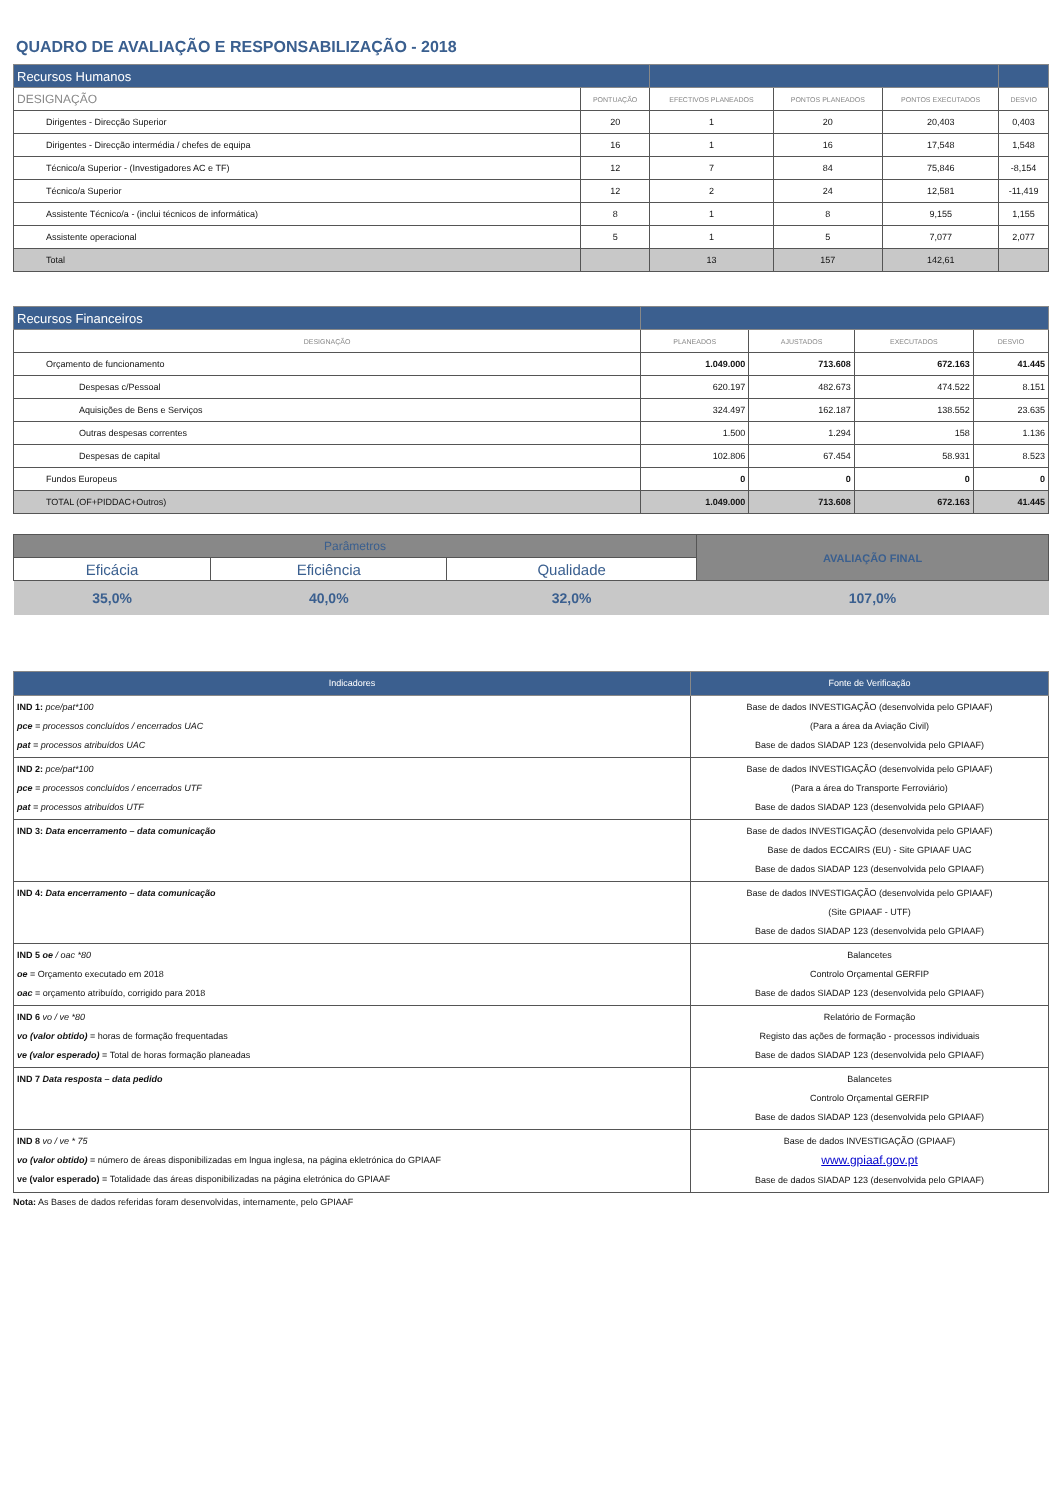QUADRO DE AVALIAÇÃO E RESPONSABILIZAÇÃO - 2018
| Recursos Humanos | | | | | |
| DESIGNAÇÃO | PONTUAÇÃO | EFECTIVOS PLANEADOS | PONTOS PLANEADOS | PONTOS EXECUTADOS | DESVIO |
| Dirigentes - Direcção Superior | 20 | 1 | 20 | 20,403 | 0,403 |
| Dirigentes - Direcção intermédia / chefes de equipa | 16 | 1 | 16 | 17,548 | 1,548 |
| Técnico/a Superior - (Investigadores AC e TF) | 12 | 7 | 84 | 75,846 | -8,154 |
| Técnico/a Superior | 12 | 2 | 24 | 12,581 | -11,419 |
| Assistente Técnico/a - (inclui técnicos de informática) | 8 | 1 | 8 | 9,155 | 1,155 |
| Assistente operacional | 5 | 1 | 5 | 7,077 | 2,077 |
| Total | | 13 | 157 | 142,61 | |
| Recursos Financeiros | | | | |
| DESIGNAÇÃO | PLANEADOS | AJUSTADOS | EXECUTADOS | DESVIO |
| Orçamento de funcionamento | 1.049.000 | 713.608 | 672.163 | 41.445 |
| Despesas c/Pessoal | 620.197 | 482.673 | 474.522 | 8.151 |
| Aquisições de Bens e Serviços | 324.497 | 162.187 | 138.552 | 23.635 |
| Outras despesas correntes | 1.500 | 1.294 | 158 | 1.136 |
| Despesas de capital | 102.806 | 67.454 | 58.931 | 8.523 |
| Fundos Europeus | 0 | 0 | 0 | 0 |
| TOTAL (OF+PIDDAC+Outros) | 1.049.000 | 713.608 | 672.163 | 41.445 |
| Parâmetros | | | AVALIAÇÃO FINAL |
| Eficácia | Eficiência | Qualidade | |
| 35,0% | 40,0% | 32,0% | 107,0% |
| Indicadores | Fonte de Verificação |
| IND 1: pce/pat*100 pce = processos concluídos / encerrados UAC pat = processos atribuídos UAC | Base de dados INVESTIGAÇÃO (desenvolvida pelo GPIAAF) (Para a área da Aviação Civil) Base de dados SIADAP 123 (desenvolvida pelo GPIAAF) |
| IND 2: pce/pat*100 pce = processos concluídos / encerrados UTF pat = processos atribuídos UTF | Base de dados INVESTIGAÇÃO (desenvolvida pelo GPIAAF) (Para a área do Transporte Ferroviário) Base de dados SIADAP 123 (desenvolvida pelo GPIAAF) |
| IND 3: Data encerramento – data comunicação | Base de dados INVESTIGAÇÃO (desenvolvida pelo GPIAAF) Base de dados ECCAIRS (EU) - Site GPIAAF UAC Base de dados SIADAP 123 (desenvolvida pelo GPIAAF) |
| IND 4: Data encerramento – data comunicação | Base de dados INVESTIGAÇÃO (desenvolvida pelo GPIAAF) (Site GPIAAF - UTF) Base de dados SIADAP 123 (desenvolvida pelo GPIAAF) |
| IND 5 oe / oac *80 oe = Orçamento executado em 2018 oac = orçamento atribuído, corrigido para 2018 | Balancetes Controlo Orçamental GERFIP Base de dados SIADAP 123 (desenvolvida pelo GPIAAF) |
| IND 6 vo / ve *80 vo (valor obtido) = horas de formação frequentadas ve (valor esperado) = Total de horas formação planeadas | Relatório de Formação Registo das ações de formação - processos individuais Base de dados SIADAP 123 (desenvolvida pelo GPIAAF) |
| IND 7 Data resposta – data pedido | Balancetes Controlo Orçamental GERFIP Base de dados SIADAP 123 (desenvolvida pelo GPIAAF) |
| IND 8 vo / ve * 75 vo (valor obtido) = número de áreas disponibilizadas em lngua inglesa, na página ekletrónica do GPIAAF ve (valor esperado) = Totalidade das áreas disponibilizadas na página eletrónica do GPIAAF | Base de dados INVESTIGAÇÃO (GPIAAF) www.gpiaaf.gov.pt Base de dados SIADAP 123 (desenvolvida pelo GPIAAF) |
Nota: As Bases de dados referidas foram desenvolvidas, internamente, pelo GPIAAF